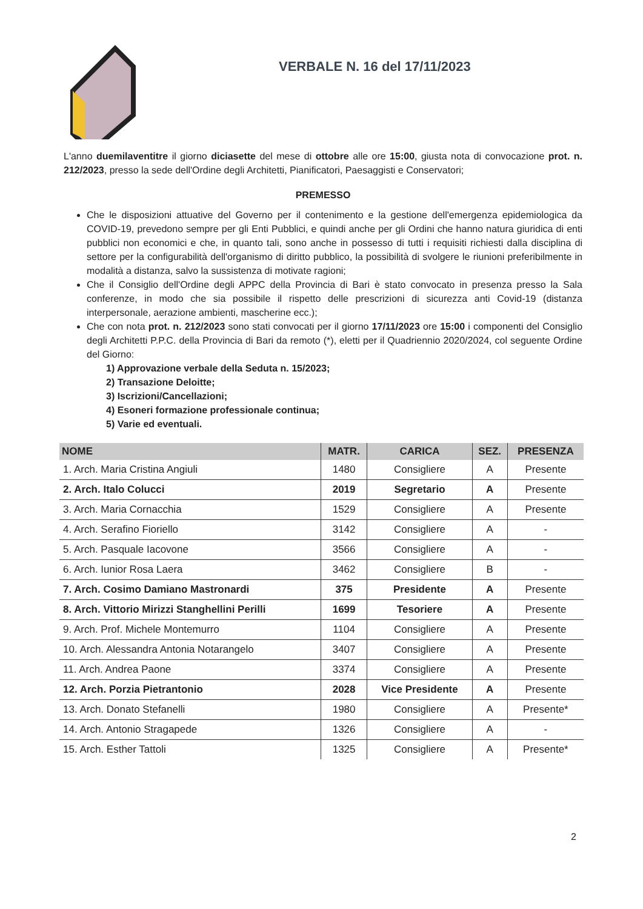VERBALE N. 16 del 17/11/2023
L'anno duemilaventitre il giorno diciasette del mese di ottobre alle ore 15:00, giusta nota di convocazione prot. n. 212/2023, presso la sede dell'Ordine degli Architetti, Pianificatori, Paesaggisti e Conservatori;
PREMESSO
Che le disposizioni attuative del Governo per il contenimento e la gestione dell'emergenza epidemiologica da COVID-19, prevedono sempre per gli Enti Pubblici, e quindi anche per gli Ordini che hanno natura giuridica di enti pubblici non economici e che, in quanto tali, sono anche in possesso di tutti i requisiti richiesti dalla disciplina di settore per la configurabilità dell'organismo di diritto pubblico, la possibilità di svolgere le riunioni preferibilmente in modalità a distanza, salvo la sussistenza di motivate ragioni;
Che il Consiglio dell'Ordine degli APPC della Provincia di Bari è stato convocato in presenza presso la Sala conferenze, in modo che sia possibile il rispetto delle prescrizioni di sicurezza anti Covid-19 (distanza interpersonale, aerazione ambienti, mascherine ecc.);
Che con nota prot. n. 212/2023 sono stati convocati per il giorno 17/11/2023 ore 15:00 i componenti del Consiglio degli Architetti P.P.C. della Provincia di Bari da remoto (*), eletti per il Quadriennio 2020/2024, col seguente Ordine del Giorno:
1) Approvazione verbale della Seduta n. 15/2023;
2) Transazione Deloitte;
3) Iscrizioni/Cancellazioni;
4) Esoneri formazione professionale continua;
5) Varie ed eventuali.
| NOME | MATR. | CARICA | SEZ. | PRESENZA |
| --- | --- | --- | --- | --- |
| 1. Arch. Maria Cristina Angiuli | 1480 | Consigliere | A | Presente |
| 2. Arch. Italo Colucci | 2019 | Segretario | A | Presente |
| 3. Arch. Maria Cornacchia | 1529 | Consigliere | A | Presente |
| 4. Arch. Serafino Fioriello | 3142 | Consigliere | A | - |
| 5. Arch. Pasquale Iacovone | 3566 | Consigliere | A | - |
| 6. Arch. Iunior Rosa Laera | 3462 | Consigliere | B | - |
| 7. Arch. Cosimo Damiano Mastronardi | 375 | Presidente | A | Presente |
| 8. Arch. Vittorio Mirizzi Stanghellini Perilli | 1699 | Tesoriere | A | Presente |
| 9. Arch. Prof. Michele Montemurro | 1104 | Consigliere | A | Presente |
| 10. Arch. Alessandra Antonia Notarangelo | 3407 | Consigliere | A | Presente |
| 11. Arch. Andrea Paone | 3374 | Consigliere | A | Presente |
| 12. Arch. Porzia Pietrantonio | 2028 | Vice Presidente | A | Presente |
| 13. Arch. Donato Stefanelli | 1980 | Consigliere | A | Presente* |
| 14. Arch. Antonio Stragapede | 1326 | Consigliere | A | - |
| 15. Arch. Esther Tattoli | 1325 | Consigliere | A | Presente* |
2